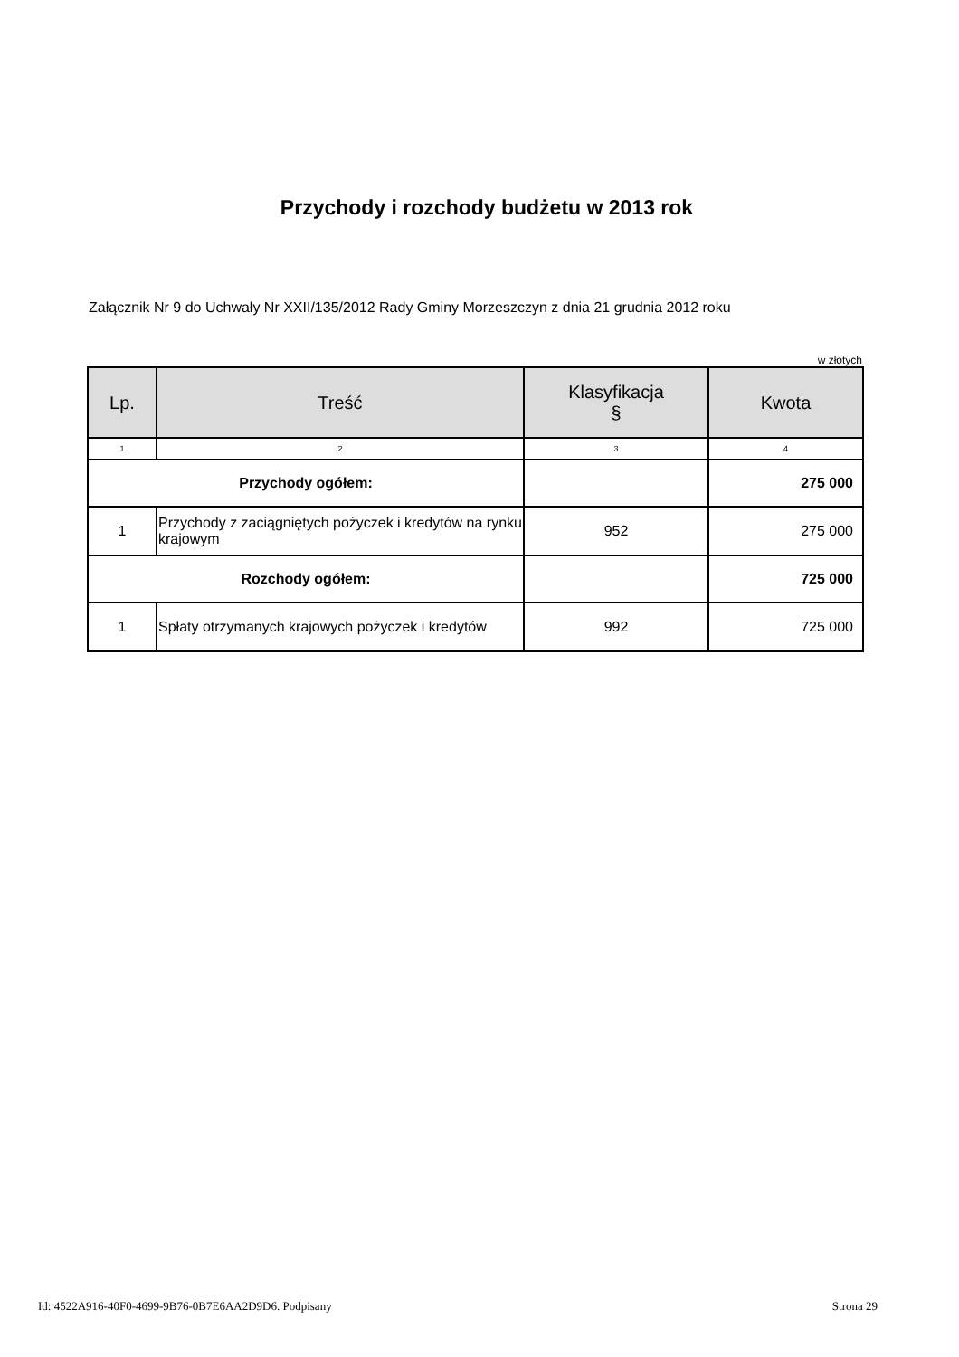Przychody i rozchody budżetu w 2013 rok
Załącznik Nr 9 do Uchwały Nr XXII/135/2012 Rady Gminy Morzeszczyn z dnia 21 grudnia 2012 roku
w złotych
| Lp. | Treść | Klasyfikacja § | Kwota |
| --- | --- | --- | --- |
| 1 | 2 | 3 | 4 |
| Przychody ogółem: | | | 275 000 |
| 1 | Przychody z zaciągniętych pożyczek i kredytów na rynku krajowym | 952 | 275 000 |
| Rozchody ogółem: | | | 725 000 |
| 1 | Spłaty otrzymanych krajowych pożyczek i kredytów | 992 | 725 000 |
Id: 4522A916-40F0-4699-9B76-0B7E6AA2D9D6. Podpisany Strona 29